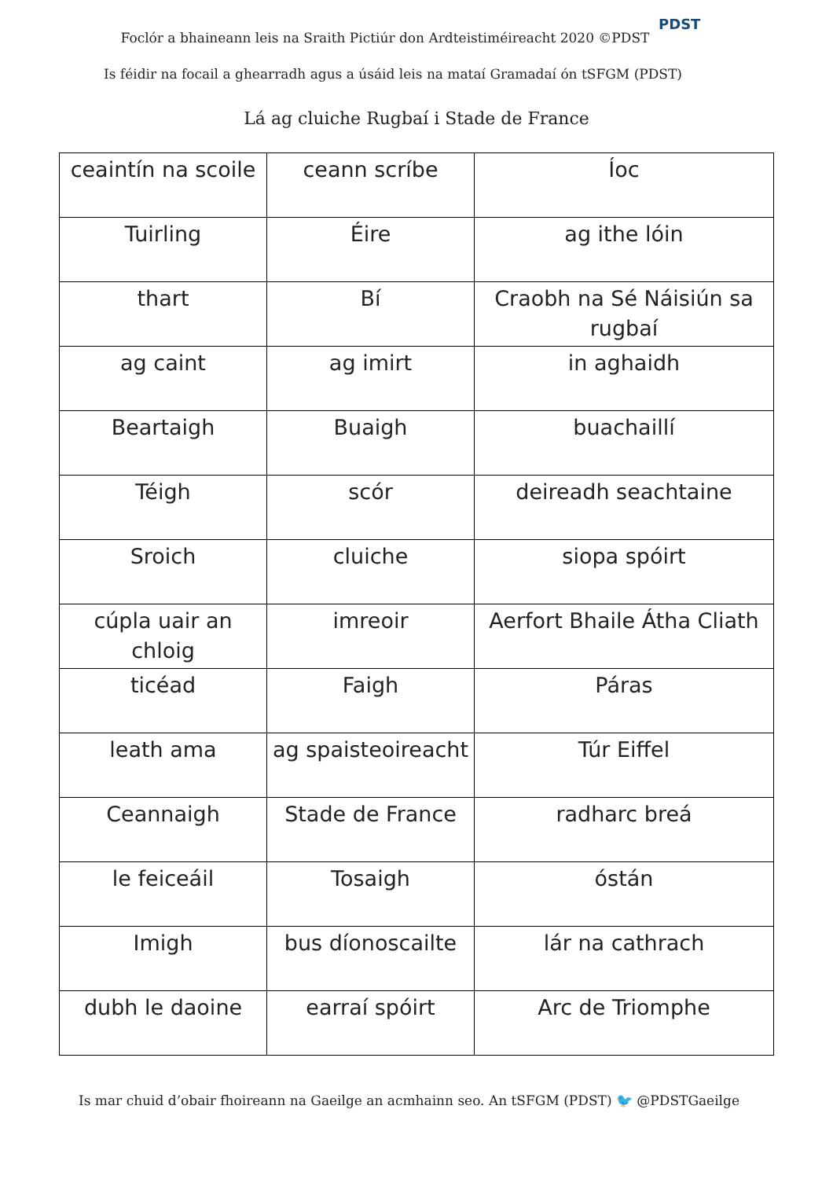Foclór a bhaineann leis na Sraith Pictiúr don Ardteistiméireacht 2020 ©PDST
PDST
Is féidir na focail a ghearradh agus a úsáid leis na mataí Gramadaí ón tSFGM (PDST)
Lá ag cluiche Rugbaí i Stade de France
| ceaintín na scoile | ceann scríbe | Íoc |
| Tuirling | Éire | ag ithe lóin |
| thart | Bí | Craobh na Sé Náisiún sa rugbaí |
| ag caint | ag imirt | in aghaidh |
| Beartaigh | Buaigh | buachaillí |
| Téigh | scór | deireadh seachtaine |
| Sroich | cluiche | siopa spóirt |
| cúpla uair an chloig | imreoir | Aerfort Bhaile Átha Cliath |
| ticéad | Faigh | Páras |
| leath ama | ag spaisteoireacht | Túr Eiffel |
| Ceannaigh | Stade de France | radharc breá |
| le feiceáil | Tosaigh | óstán |
| Imigh | bus díonoscailte | lár na cathrach |
| dubh le daoine | earraí spóirt | Arc de Triomphe |
Is mar chuid d’obair fhoireann na Gaeilge an acmhainn seo. An tSFGM (PDST) 🐦 @PDSTGaeilge